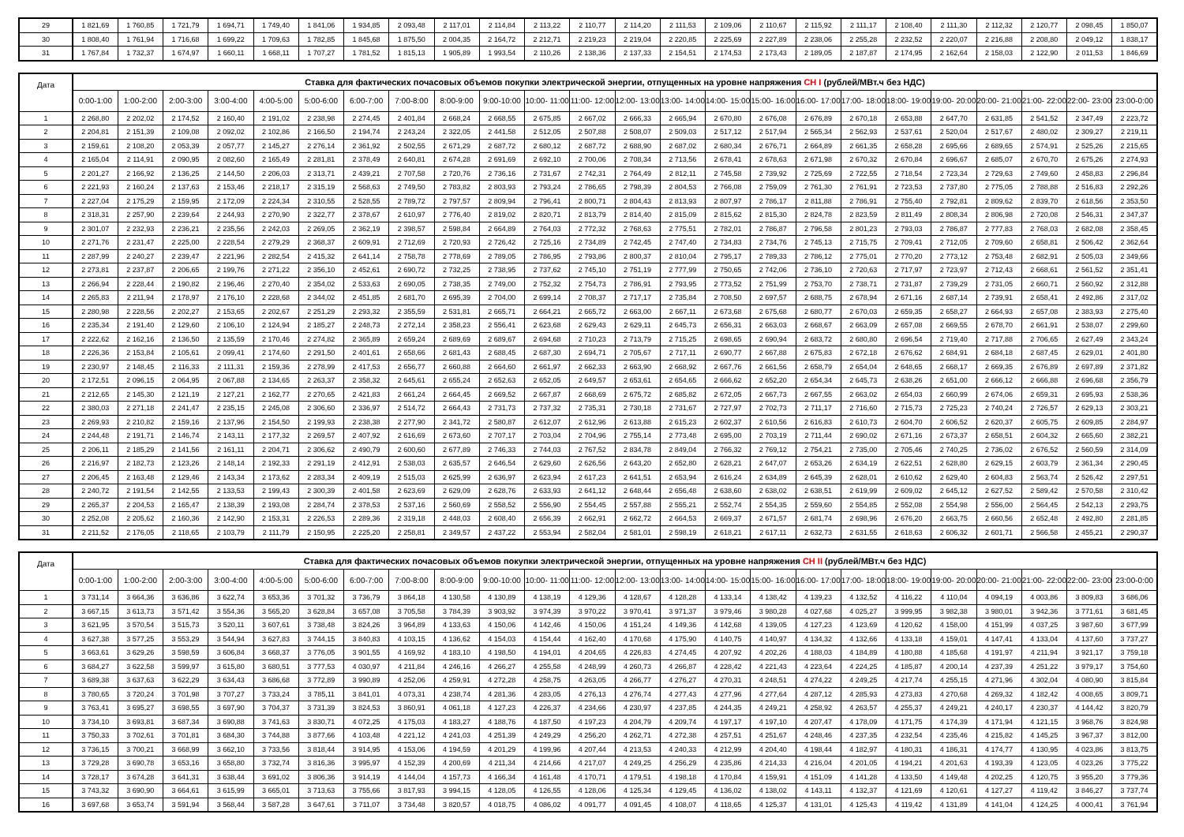| 29 | 1 821,69 | 1 760,85 | 1 721,79 | 1 694,71 | 1 749,40 | 1 841,06 | 1 934,85 | 2 093,48 | 2 117,01 | 2 114,84 | 2 113,22 | 2 110,77 | 2 114,20 | 2 111,53 | 2 109,06 | 2 110,67 | 2 115,92 | 2 111,17 | 2 108,40 | 2 111,30 | 2 112,32 | 2 120,77 | 2 098,45 | 1 850,07 |
| 30 | 1 808,40 | 1 761,94 | 1 716,68 | 1 699,22 | 1 709,63 | 1 782,85 | 1 845,68 | 1 875,50 | 2 004,35 | 2 164,72 | 2 212,71 | 2 219,23 | 2 219,04 | 2 220,85 | 2 225,69 | 2 227,89 | 2 238,06 | 2 255,28 | 2 232,52 | 2 220,07 | 2 216,88 | 2 208,80 | 2 049,12 | 1 838,17 |
| 31 | 1 767,84 | 1 732,37 | 1 674,97 | 1 660,11 | 1 668,11 | 1 707,27 | 1 781,52 | 1 815,13 | 1 905,89 | 1 993,54 | 2 110,26 | 2 138,36 | 2 137,33 | 2 154,51 | 2 174,53 | 2 173,43 | 2 189,05 | 2 187,87 | 2 174,95 | 2 162,64 | 2 158,03 | 2 122,90 | 2 011,53 | 1 846,69 |
| Дата | Ставка для фактических почасовых объемов покупки электрической энергии, отпущенных на уровне напряжения СН I (рублей/МВт.ч без НДС) | | | | | | | | | | | | | | | | | | | | | | | |
| --- | --- | --- | --- | --- | --- | --- | --- | --- | --- | --- | --- | --- | --- | --- | --- | --- | --- | --- | --- | --- | --- | --- | --- | --- |
| | 0:00-1:00 | 1:00-2:00 | 2:00-3:00 | 3:00-4:00 | 4:00-5:00 | 5:00-6:00 | 6:00-7:00 | 7:00-8:00 | 8:00-9:00 | 9:00-10:00 | 10:00- 11:00 | 11:00- 12:00 | 12:00- 13:00 | 13:00- 14:00 | 14:00- 15:00 | 15:00- 16:00 | 16:00- 17:00 | 17:00- 18:00 | 18:00- 19:00 | 19:00- 20:00 | 20:00- 21:00 | 21:00- 22:00 | 22:00- 23:00 | 23:00-0:00 |
| 1 | 2 268,80 | 2 202,02 | 2 174,52 | 2 160,40 | 2 191,02 | 2 238,98 | 2 274,45 | 2 401,84 | 2 668,24 | 2 668,55 | 2 675,85 | 2 667,02 | 2 666,33 | 2 665,94 | 2 670,80 | 2 676,08 | 2 676,89 | 2 670,18 | 2 653,88 | 2 647,70 | 2 631,85 | 2 541,52 | 2 347,49 | 2 223,72 |
| 2 | 2 204,81 | 2 151,39 | 2 109,08 | 2 092,02 | 2 102,86 | 2 166,50 | 2 194,74 | 2 243,24 | 2 322,05 | 2 441,58 | 2 512,05 | 2 507,88 | 2 508,07 | 2 509,03 | 2 517,12 | 2 517,94 | 2 565,34 | 2 562,93 | 2 537,61 | 2 520,04 | 2 517,67 | 2 480,02 | 2 309,27 | 2 219,11 |
| 3 | 2 159,61 | 2 108,20 | 2 053,39 | 2 057,77 | 2 145,27 | 2 276,14 | 2 361,92 | 2 502,55 | 2 671,29 | 2 687,72 | 2 680,12 | 2 687,72 | 2 688,90 | 2 687,02 | 2 680,34 | 2 676,71 | 2 664,89 | 2 661,35 | 2 658,28 | 2 695,66 | 2 689,65 | 2 574,91 | 2 525,26 | 2 215,65 |
| 4 | 2 165,04 | 2 114,91 | 2 090,95 | 2 082,60 | 2 165,49 | 2 281,81 | 2 378,49 | 2 640,81 | 2 674,28 | 2 691,69 | 2 692,10 | 2 700,06 | 2 708,34 | 2 713,56 | 2 678,41 | 2 678,63 | 2 671,98 | 2 670,32 | 2 670,84 | 2 696,67 | 2 685,07 | 2 670,70 | 2 675,26 | 2 274,93 |
| 5 | 2 201,27 | 2 166,92 | 2 136,25 | 2 144,50 | 2 206,03 | 2 313,71 | 2 439,21 | 2 707,58 | 2 720,76 | 2 736,16 | 2 731,67 | 2 742,31 | 2 764,49 | 2 812,11 | 2 745,58 | 2 739,92 | 2 725,69 | 2 722,55 | 2 718,54 | 2 723,34 | 2 729,63 | 2 749,60 | 2 458,83 | 2 296,84 |
| 6 | 2 221,93 | 2 160,24 | 2 137,63 | 2 153,46 | 2 218,17 | 2 315,19 | 2 568,63 | 2 749,50 | 2 783,82 | 2 803,93 | 2 793,24 | 2 786,65 | 2 798,39 | 2 804,53 | 2 766,08 | 2 759,09 | 2 761,30 | 2 761,91 | 2 723,53 | 2 737,80 | 2 775,05 | 2 788,88 | 2 516,83 | 2 292,26 |
| 7 | 2 227,04 | 2 175,29 | 2 159,95 | 2 172,09 | 2 224,34 | 2 310,55 | 2 528,55 | 2 789,72 | 2 797,57 | 2 809,94 | 2 796,41 | 2 800,71 | 2 804,43 | 2 813,93 | 2 807,97 | 2 786,17 | 2 811,88 | 2 786,91 | 2 755,40 | 2 792,81 | 2 809,62 | 2 839,70 | 2 618,56 | 2 353,50 |
| 8 | 2 318,31 | 2 257,90 | 2 239,64 | 2 244,93 | 2 270,90 | 2 322,77 | 2 378,67 | 2 610,97 | 2 776,40 | 2 819,02 | 2 820,71 | 2 813,79 | 2 814,40 | 2 815,09 | 2 815,62 | 2 815,30 | 2 824,78 | 2 823,59 | 2 811,49 | 2 808,34 | 2 806,98 | 2 720,08 | 2 546,31 | 2 347,37 |
| 9 | 2 301,07 | 2 232,93 | 2 236,21 | 2 235,56 | 2 242,03 | 2 269,05 | 2 362,19 | 2 398,57 | 2 598,84 | 2 664,89 | 2 764,03 | 2 772,32 | 2 768,63 | 2 775,51 | 2 782,01 | 2 786,87 | 2 796,58 | 2 801,23 | 2 793,03 | 2 786,87 | 2 777,83 | 2 768,03 | 2 682,08 | 2 358,45 |
| 10 | 2 271,76 | 2 231,47 | 2 225,00 | 2 228,54 | 2 279,29 | 2 368,37 | 2 609,91 | 2 712,69 | 2 720,93 | 2 726,42 | 2 725,16 | 2 734,89 | 2 742,45 | 2 747,40 | 2 734,83 | 2 734,76 | 2 745,13 | 2 715,75 | 2 709,41 | 2 712,05 | 2 709,60 | 2 658,81 | 2 506,42 | 2 362,64 |
| 11 | 2 287,99 | 2 240,27 | 2 239,47 | 2 221,96 | 2 282,54 | 2 415,32 | 2 641,14 | 2 758,78 | 2 778,69 | 2 789,05 | 2 786,95 | 2 793,86 | 2 800,37 | 2 810,04 | 2 795,17 | 2 789,33 | 2 786,12 | 2 775,01 | 2 770,20 | 2 773,12 | 2 753,48 | 2 682,91 | 2 505,03 | 2 349,66 |
| 12 | 2 273,81 | 2 237,87 | 2 206,65 | 2 199,76 | 2 271,22 | 2 356,10 | 2 452,61 | 2 690,72 | 2 732,25 | 2 738,95 | 2 737,62 | 2 745,10 | 2 751,19 | 2 777,99 | 2 750,65 | 2 742,06 | 2 736,10 | 2 720,63 | 2 717,97 | 2 723,97 | 2 712,43 | 2 668,61 | 2 561,52 | 2 351,41 |
| 13 | 2 266,94 | 2 228,44 | 2 190,82 | 2 196,46 | 2 270,40 | 2 354,02 | 2 533,63 | 2 690,05 | 2 738,35 | 2 749,00 | 2 752,32 | 2 754,73 | 2 786,91 | 2 793,95 | 2 773,52 | 2 751,99 | 2 753,70 | 2 738,71 | 2 731,87 | 2 739,29 | 2 731,05 | 2 660,71 | 2 560,92 | 2 312,88 |
| 14 | 2 265,83 | 2 211,94 | 2 178,97 | 2 176,10 | 2 228,68 | 2 344,02 | 2 451,85 | 2 681,70 | 2 695,39 | 2 704,00 | 2 699,14 | 2 708,37 | 2 717,17 | 2 735,84 | 2 708,50 | 2 697,57 | 2 688,75 | 2 678,94 | 2 671,16 | 2 687,14 | 2 739,91 | 2 658,41 | 2 492,86 | 2 317,02 |
| 15 | 2 280,98 | 2 228,56 | 2 202,27 | 2 153,65 | 2 202,67 | 2 251,29 | 2 293,32 | 2 355,59 | 2 531,81 | 2 665,71 | 2 664,21 | 2 665,72 | 2 663,00 | 2 667,11 | 2 673,68 | 2 675,68 | 2 680,77 | 2 670,03 | 2 659,35 | 2 658,27 | 2 664,93 | 2 657,08 | 2 383,93 | 2 275,40 |
| 16 | 2 235,34 | 2 191,40 | 2 129,60 | 2 106,10 | 2 124,94 | 2 185,27 | 2 248,73 | 2 272,14 | 2 358,23 | 2 556,41 | 2 623,68 | 2 629,43 | 2 629,11 | 2 645,73 | 2 656,31 | 2 663,03 | 2 668,67 | 2 663,09 | 2 657,08 | 2 669,55 | 2 678,70 | 2 661,91 | 2 538,07 | 2 299,60 |
| 17 | 2 222,62 | 2 162,16 | 2 136,50 | 2 135,59 | 2 170,46 | 2 274,82 | 2 365,89 | 2 659,24 | 2 689,69 | 2 689,67 | 2 694,68 | 2 710,23 | 2 713,79 | 2 715,25 | 2 698,65 | 2 690,94 | 2 683,72 | 2 680,80 | 2 696,54 | 2 719,40 | 2 717,88 | 2 706,65 | 2 627,49 | 2 343,24 |
| 18 | 2 226,36 | 2 153,84 | 2 105,61 | 2 099,41 | 2 174,60 | 2 291,50 | 2 401,61 | 2 658,66 | 2 681,43 | 2 688,45 | 2 687,30 | 2 694,71 | 2 705,67 | 2 717,11 | 2 690,77 | 2 667,88 | 2 675,83 | 2 672,18 | 2 676,62 | 2 684,91 | 2 684,18 | 2 687,45 | 2 629,01 | 2 401,80 |
| 19 | 2 230,97 | 2 148,45 | 2 116,33 | 2 111,31 | 2 159,36 | 2 278,99 | 2 417,53 | 2 656,77 | 2 660,88 | 2 664,60 | 2 661,97 | 2 662,33 | 2 663,90 | 2 668,92 | 2 667,76 | 2 661,56 | 2 658,79 | 2 654,04 | 2 648,65 | 2 668,17 | 2 669,35 | 2 676,89 | 2 697,89 | 2 371,82 |
| 20 | 2 172,51 | 2 096,15 | 2 064,95 | 2 067,88 | 2 134,65 | 2 263,37 | 2 358,32 | 2 645,61 | 2 655,24 | 2 652,63 | 2 652,05 | 2 649,57 | 2 653,61 | 2 654,65 | 2 666,62 | 2 652,20 | 2 654,34 | 2 645,73 | 2 638,26 | 2 651,00 | 2 666,12 | 2 666,88 | 2 696,68 | 2 356,79 |
| 21 | 2 212,65 | 2 145,30 | 2 121,19 | 2 127,21 | 2 162,77 | 2 270,65 | 2 421,83 | 2 661,24 | 2 664,45 | 2 669,52 | 2 667,87 | 2 668,69 | 2 675,72 | 2 685,82 | 2 672,05 | 2 667,73 | 2 667,55 | 2 663,02 | 2 654,03 | 2 660,99 | 2 674,06 | 2 659,31 | 2 695,93 | 2 538,36 |
| 22 | 2 380,03 | 2 271,18 | 2 241,47 | 2 235,15 | 2 245,08 | 2 306,60 | 2 336,97 | 2 514,72 | 2 664,43 | 2 731,73 | 2 737,32 | 2 735,31 | 2 730,18 | 2 731,67 | 2 727,97 | 2 702,73 | 2 711,17 | 2 716,60 | 2 715,73 | 2 725,23 | 2 740,24 | 2 726,57 | 2 629,13 | 2 303,21 |
| 23 | 2 269,93 | 2 210,82 | 2 159,16 | 2 137,96 | 2 154,50 | 2 199,93 | 2 238,38 | 2 277,90 | 2 341,72 | 2 580,87 | 2 612,07 | 2 612,96 | 2 613,88 | 2 615,23 | 2 602,37 | 2 610,56 | 2 616,83 | 2 610,73 | 2 604,70 | 2 606,52 | 2 620,37 | 2 605,75 | 2 609,85 | 2 284,97 |
| 24 | 2 244,48 | 2 191,71 | 2 146,74 | 2 143,11 | 2 177,32 | 2 269,57 | 2 407,92 | 2 616,69 | 2 673,60 | 2 707,17 | 2 703,04 | 2 704,96 | 2 755,14 | 2 773,48 | 2 695,00 | 2 703,19 | 2 711,44 | 2 690,02 | 2 671,16 | 2 673,37 | 2 658,51 | 2 604,32 | 2 665,60 | 2 382,21 |
| 25 | 2 206,11 | 2 185,29 | 2 141,56 | 2 161,11 | 2 204,71 | 2 306,62 | 2 490,79 | 2 600,60 | 2 677,89 | 2 746,33 | 2 744,03 | 2 767,52 | 2 834,78 | 2 849,04 | 2 766,32 | 2 769,12 | 2 754,21 | 2 735,00 | 2 705,46 | 2 740,25 | 2 736,02 | 2 676,52 | 2 560,59 | 2 314,09 |
| 26 | 2 216,97 | 2 182,73 | 2 123,26 | 2 148,14 | 2 192,33 | 2 291,19 | 2 412,91 | 2 538,03 | 2 635,57 | 2 646,54 | 2 629,60 | 2 626,56 | 2 643,20 | 2 652,80 | 2 628,21 | 2 647,07 | 2 653,26 | 2 634,19 | 2 622,51 | 2 628,80 | 2 629,15 | 2 603,79 | 2 361,34 | 2 290,45 |
| 27 | 2 206,45 | 2 163,48 | 2 129,46 | 2 143,34 | 2 173,62 | 2 283,34 | 2 409,19 | 2 515,03 | 2 625,99 | 2 636,97 | 2 623,94 | 2 617,23 | 2 641,51 | 2 653,94 | 2 616,24 | 2 634,89 | 2 645,39 | 2 628,01 | 2 610,62 | 2 629,40 | 2 604,83 | 2 563,74 | 2 526,42 | 2 297,51 |
| 28 | 2 240,72 | 2 191,54 | 2 142,55 | 2 133,53 | 2 199,43 | 2 300,39 | 2 401,58 | 2 623,69 | 2 629,09 | 2 628,76 | 2 633,93 | 2 641,12 | 2 648,44 | 2 656,48 | 2 638,60 | 2 638,02 | 2 638,51 | 2 619,99 | 2 609,02 | 2 645,12 | 2 627,52 | 2 589,42 | 2 570,58 | 2 310,42 |
| 29 | 2 265,37 | 2 204,53 | 2 165,47 | 2 138,39 | 2 193,08 | 2 284,74 | 2 378,53 | 2 537,16 | 2 560,69 | 2 558,52 | 2 556,90 | 2 554,45 | 2 557,88 | 2 555,21 | 2 552,74 | 2 554,35 | 2 559,60 | 2 554,85 | 2 552,08 | 2 554,98 | 2 556,00 | 2 564,45 | 2 542,13 | 2 293,75 |
| 30 | 2 252,08 | 2 205,62 | 2 160,36 | 2 142,90 | 2 153,31 | 2 226,53 | 2 289,36 | 2 319,18 | 2 448,03 | 2 608,40 | 2 656,39 | 2 662,91 | 2 662,72 | 2 664,53 | 2 669,37 | 2 671,57 | 2 681,74 | 2 698,96 | 2 676,20 | 2 663,75 | 2 660,56 | 2 652,48 | 2 492,80 | 2 281,85 |
| 31 | 2 211,52 | 2 176,05 | 2 118,65 | 2 103,79 | 2 111,79 | 2 150,95 | 2 225,20 | 2 258,81 | 2 349,57 | 2 437,22 | 2 553,94 | 2 582,04 | 2 581,01 | 2 598,19 | 2 618,21 | 2 617,11 | 2 632,73 | 2 631,55 | 2 618,63 | 2 606,32 | 2 601,71 | 2 566,58 | 2 455,21 | 2 290,37 |
| Дата | Ставка для фактических почасовых объемов покупки электрической энергии, отпущенных на уровне напряжения СН II (рублей/МВт.ч без НДС) | | | | | | | | | | | | | | | | | | | | | | | |
| --- | --- | --- | --- | --- | --- | --- | --- | --- | --- | --- | --- | --- | --- | --- | --- | --- | --- | --- | --- | --- | --- | --- | --- | --- |
| | 0:00-1:00 | 1:00-2:00 | 2:00-3:00 | 3:00-4:00 | 4:00-5:00 | 5:00-6:00 | 6:00-7:00 | 7:00-8:00 | 8:00-9:00 | 9:00-10:00 | 10:00- 11:00 | 11:00- 12:00 | 12:00- 13:00 | 13:00- 14:00 | 14:00- 15:00 | 15:00- 16:00 | 16:00- 17:00 | 17:00- 18:00 | 18:00- 19:00 | 19:00- 20:00 | 20:00- 21:00 | 21:00- 22:00 | 22:00- 23:00 | 23:00-0:00 |
| 1 | 3 731,14 | 3 664,36 | 3 636,86 | 3 622,74 | 3 653,36 | 3 701,32 | 3 736,79 | 3 864,18 | 4 130,58 | 4 130,89 | 4 138,19 | 4 129,36 | 4 128,67 | 4 128,28 | 4 133,14 | 4 138,42 | 4 139,23 | 4 132,52 | 4 116,22 | 4 110,04 | 4 094,19 | 4 003,86 | 3 809,83 | 3 686,06 |
| 2 | 3 667,15 | 3 613,73 | 3 571,42 | 3 554,36 | 3 565,20 | 3 628,84 | 3 657,08 | 3 705,58 | 3 784,39 | 3 903,92 | 3 974,39 | 3 970,22 | 3 970,41 | 3 971,37 | 3 979,46 | 3 980,28 | 4 027,68 | 4 025,27 | 3 999,95 | 3 982,38 | 3 980,01 | 3 942,36 | 3 771,61 | 3 681,45 |
| 3 | 3 621,95 | 3 570,54 | 3 515,73 | 3 520,11 | 3 607,61 | 3 738,48 | 3 824,26 | 3 964,89 | 4 133,63 | 4 150,06 | 4 142,46 | 4 150,06 | 4 151,24 | 4 149,36 | 4 142,68 | 4 139,05 | 4 127,23 | 4 123,69 | 4 120,62 | 4 158,00 | 4 151,99 | 4 037,25 | 3 987,60 | 3 677,99 |
| 4 | 3 627,38 | 3 577,25 | 3 553,29 | 3 544,94 | 3 627,83 | 3 744,15 | 3 840,83 | 4 103,15 | 4 136,62 | 4 154,03 | 4 154,44 | 4 162,40 | 4 170,68 | 4 175,90 | 4 140,75 | 4 140,97 | 4 134,32 | 4 132,66 | 4 133,18 | 4 159,01 | 4 147,41 | 4 133,04 | 4 137,60 | 3 737,27 |
| 5 | 3 663,61 | 3 629,26 | 3 598,59 | 3 606,84 | 3 668,37 | 3 776,05 | 3 901,55 | 4 169,92 | 4 183,10 | 4 198,50 | 4 194,01 | 4 204,65 | 4 226,83 | 4 274,45 | 4 207,92 | 4 202,26 | 4 188,03 | 4 184,89 | 4 180,88 | 4 185,68 | 4 191,97 | 4 211,94 | 3 921,17 | 3 759,18 |
| 6 | 3 684,27 | 3 622,58 | 3 599,97 | 3 615,80 | 3 680,51 | 3 777,53 | 4 030,97 | 4 211,84 | 4 246,16 | 4 266,27 | 4 255,58 | 4 248,99 | 4 260,73 | 4 266,87 | 4 228,42 | 4 221,43 | 4 223,64 | 4 224,25 | 4 185,87 | 4 200,14 | 4 237,39 | 4 251,22 | 3 979,17 | 3 754,60 |
| 7 | 3 689,38 | 3 637,63 | 3 622,29 | 3 634,43 | 3 686,68 | 3 772,89 | 3 990,89 | 4 252,06 | 4 259,91 | 4 272,28 | 4 258,75 | 4 263,05 | 4 266,77 | 4 276,27 | 4 270,31 | 4 248,51 | 4 274,22 | 4 249,25 | 4 217,74 | 4 255,15 | 4 271,96 | 4 302,04 | 4 080,90 | 3 815,84 |
| 8 | 3 780,65 | 3 720,24 | 3 701,98 | 3 707,27 | 3 733,24 | 3 785,11 | 3 841,01 | 4 073,31 | 4 238,74 | 4 281,36 | 4 283,05 | 4 276,13 | 4 276,74 | 4 277,43 | 4 277,96 | 4 277,64 | 4 287,12 | 4 285,93 | 4 273,83 | 4 270,68 | 4 269,32 | 4 182,42 | 4 008,65 | 3 809,71 |
| 9 | 3 763,41 | 3 695,27 | 3 698,55 | 3 697,90 | 3 704,37 | 3 731,39 | 3 824,53 | 3 860,91 | 4 061,18 | 4 127,23 | 4 226,37 | 4 234,66 | 4 230,97 | 4 237,85 | 4 244,35 | 4 249,21 | 4 258,92 | 4 263,57 | 4 255,37 | 4 249,21 | 4 240,17 | 4 230,37 | 4 144,42 | 3 820,79 |
| 10 | 3 734,10 | 3 693,81 | 3 687,34 | 3 690,88 | 3 741,63 | 3 830,71 | 4 072,25 | 4 175,03 | 4 183,27 | 4 188,76 | 4 187,50 | 4 197,23 | 4 204,79 | 4 209,74 | 4 197,17 | 4 197,10 | 4 207,47 | 4 178,09 | 4 171,75 | 4 174,39 | 4 171,94 | 4 121,15 | 3 968,76 | 3 824,98 |
| 11 | 3 750,33 | 3 702,61 | 3 701,81 | 3 684,30 | 3 744,88 | 3 877,66 | 4 103,48 | 4 221,12 | 4 241,03 | 4 251,39 | 4 249,29 | 4 256,20 | 4 262,71 | 4 272,38 | 4 257,51 | 4 251,67 | 4 248,46 | 4 237,35 | 4 232,54 | 4 235,46 | 4 215,82 | 4 145,25 | 3 967,37 | 3 812,00 |
| 12 | 3 736,15 | 3 700,21 | 3 668,99 | 3 662,10 | 3 733,56 | 3 818,44 | 3 914,95 | 4 153,06 | 4 194,59 | 4 201,29 | 4 199,96 | 4 207,44 | 4 213,53 | 4 240,33 | 4 212,99 | 4 204,40 | 4 198,44 | 4 182,97 | 4 180,31 | 4 186,31 | 4 174,77 | 4 130,95 | 4 023,86 | 3 813,75 |
| 13 | 3 729,28 | 3 690,78 | 3 653,16 | 3 658,80 | 3 732,74 | 3 816,36 | 3 995,97 | 4 152,39 | 4 200,69 | 4 211,34 | 4 214,66 | 4 217,07 | 4 249,25 | 4 256,29 | 4 235,86 | 4 214,33 | 4 216,04 | 4 201,05 | 4 194,21 | 4 201,63 | 4 193,39 | 4 123,05 | 4 023,26 | 3 775,22 |
| 14 | 3 728,17 | 3 674,28 | 3 641,31 | 3 638,44 | 3 691,02 | 3 806,36 | 3 914,19 | 4 144,04 | 4 157,73 | 4 166,34 | 4 161,48 | 4 170,71 | 4 179,51 | 4 198,18 | 4 170,84 | 4 159,91 | 4 151,09 | 4 141,28 | 4 133,50 | 4 149,48 | 4 202,25 | 4 120,75 | 3 955,20 | 3 779,36 |
| 15 | 3 743,32 | 3 690,90 | 3 664,61 | 3 615,99 | 3 665,01 | 3 713,63 | 3 755,66 | 3 817,93 | 3 994,15 | 4 128,05 | 4 126,55 | 4 128,06 | 4 125,34 | 4 129,45 | 4 136,02 | 4 138,02 | 4 143,11 | 4 132,37 | 4 121,69 | 4 120,61 | 4 127,27 | 4 119,42 | 3 846,27 | 3 737,74 |
| 16 | 3 697,68 | 3 653,74 | 3 591,94 | 3 568,44 | 3 587,28 | 3 647,61 | 3 711,07 | 3 734,48 | 3 820,57 | 4 018,75 | 4 086,02 | 4 091,77 | 4 091,45 | 4 108,07 | 4 118,65 | 4 125,37 | 4 131,01 | 4 125,43 | 4 119,42 | 4 131,89 | 4 141,04 | 4 124,25 | 4 000,41 | 3 761,94 |